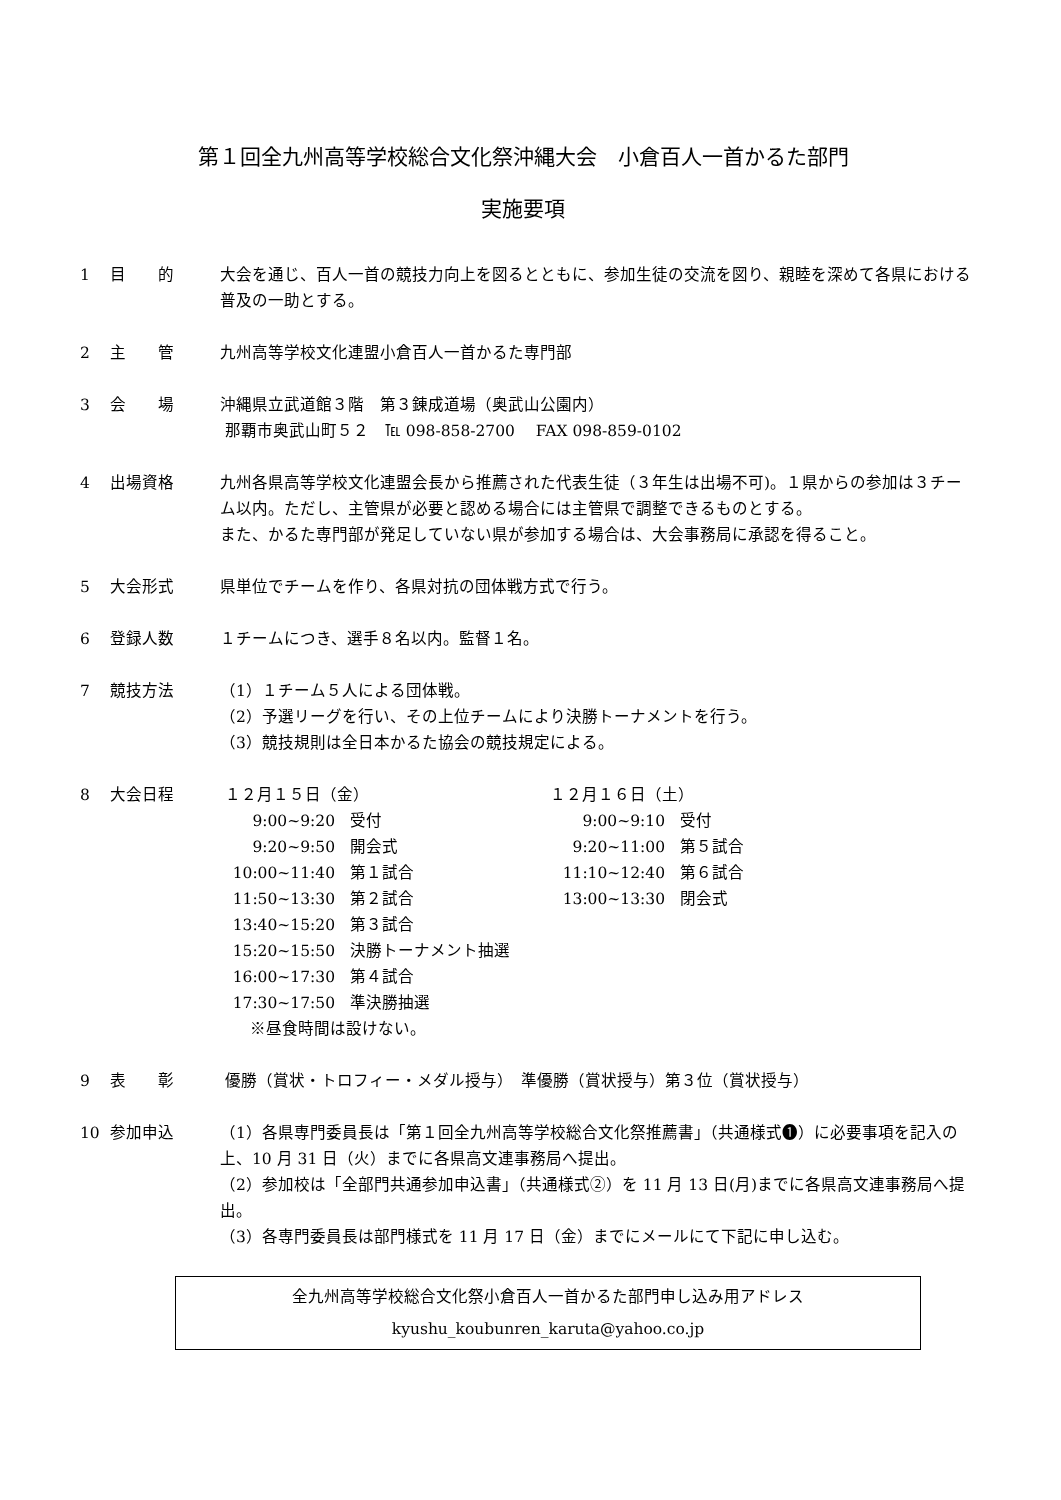第１回全九州高等学校総合文化祭沖縄大会　小倉百人一首かるた部門
実施要項
1 目　　的 大会を通じ、百人一首の競技力向上を図るとともに、参加生徒の交流を図り、親睦を深めて各県における普及の一助とする。
2 主　　管 九州高等学校文化連盟小倉百人一首かるた専門部
3 会　　場 沖縄県立武道館３階　第３錬成道場（奥武山公園内）
那覇市奥武山町５２　℡ 098-858-2700　 FAX 098-859-0102
4 出場資格 九州各県高等学校文化連盟会長から推薦された代表生徒（３年生は出場不可)。１県からの参加は３チーム以内。ただし、主管県が必要と認める場合には主管県で調整できるものとする。
また、かるた専門部が発足していない県が参加する場合は、大会事務局に承認を得ること。
5 大会形式 県単位でチームを作り、各県対抗の団体戦方式で行う。
6 登録人数 １チームにつき、選手８名以内。監督１名。
7 競技方法 （1）１チーム５人による団体戦。
（2）予選リーグを行い、その上位チームにより決勝トーナメントを行う。
（3）競技規則は全日本かるた協会の競技規定による。
8 大会日程 １２月１５日（金）
9:00~9:20 受付
9:20~9:50 開会式
10:00~11:40 第１試合
11:50~13:30 第２試合
13:40~15:20 第３試合
15:20~15:50 決勝トーナメント抽選
16:00~17:30 第４試合
17:30~17:50 準決勝抽選
※昼食時間は設けない。
１２月１６日（土）
9:00~9:10 受付
9:20~11:00 第５試合
11:10~12:40 第６試合
13:00~13:30 閉会式
9 表　　彰 優勝（賞状・トロフィー・メダル授与）　準優勝（賞状授与）第３位（賞状授与）
10 参加申込 （1）各県専門委員長は「第１回全九州高等学校総合文化祭推薦書」（共通様式❶）に必要事項を記入の上、10 月 31 日（火）までに各県高文連事務局へ提出。
（2）参加校は「全部門共通参加申込書」（共通様式②）を 11 月 13 日(月)までに各県高文連事務局へ提出。
（3）各専門委員長は部門様式を 11 月 17 日（金）までにメールにて下記に申し込む。
全九州高等学校総合文化祭小倉百人一首かるた部門申し込み用アドレス
kyushu_koubunren_karuta@yahoo.co.jp